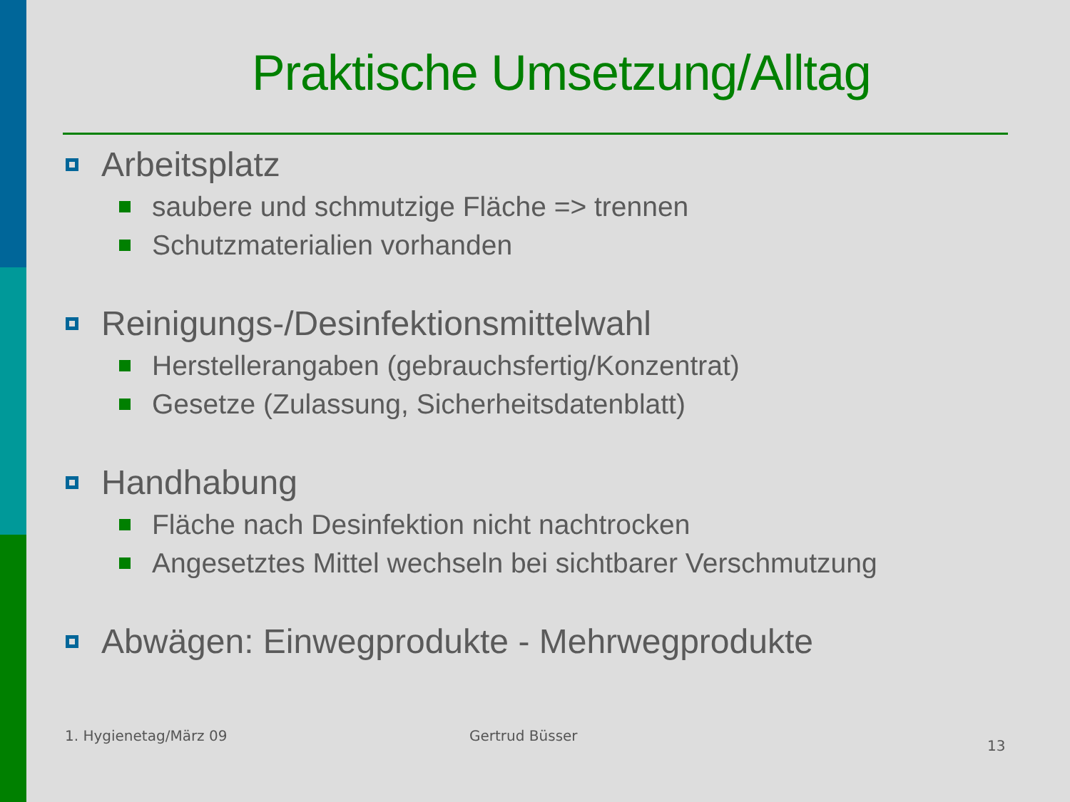Praktische Umsetzung/Alltag
Arbeitsplatz
saubere und schmutzige Fläche => trennen
Schutzmaterialien vorhanden
Reinigungs-/Desinfektionsmittelwahl
Herstellerangaben (gebrauchsfertig/Konzentrat)
Gesetze (Zulassung, Sicherheitsdatenblatt)
Handhabung
Fläche nach Desinfektion nicht nachtrocken
Angesetztes Mittel wechseln bei sichtbarer Verschmutzung
Abwägen: Einwegprodukte - Mehrwegprodukte
1. Hygienetag/März 09 Gertrud Büsser
13